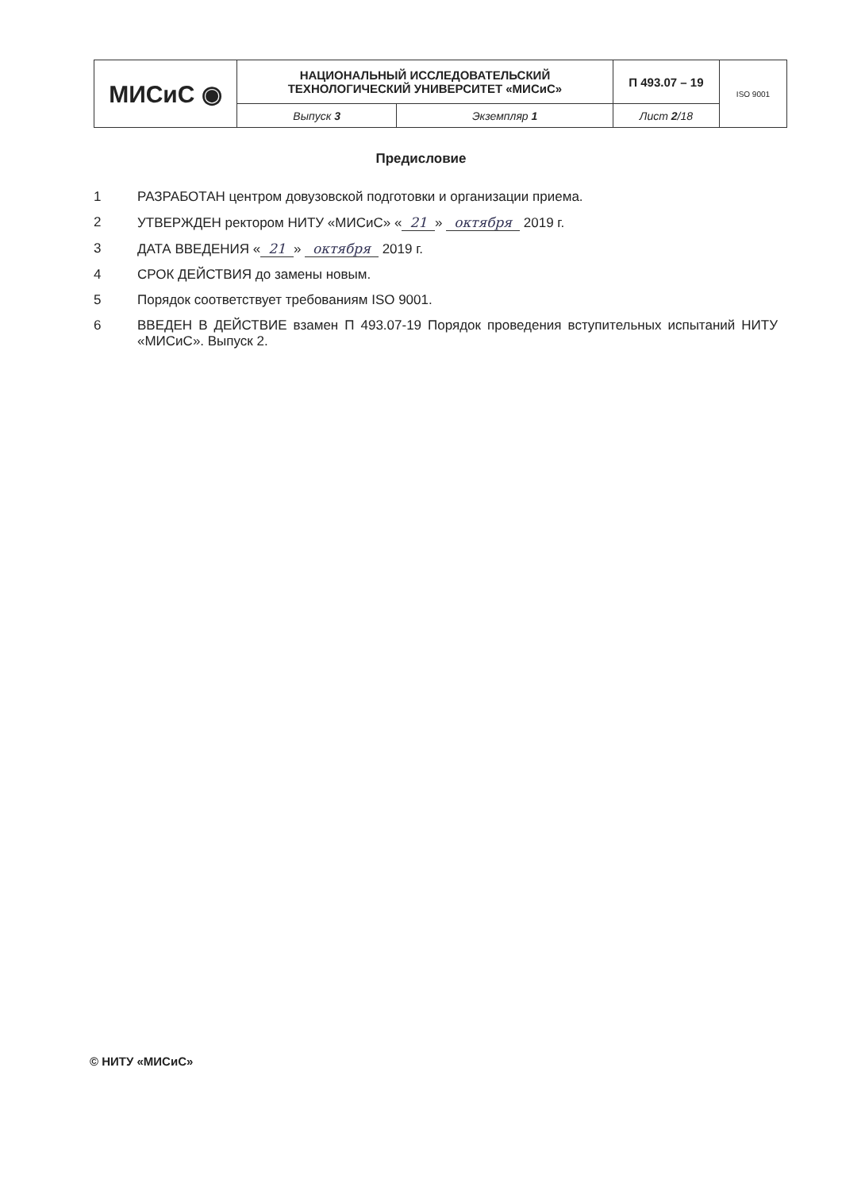| МИСиС ◉ | НАЦИОНАЛЬНЫЙ ИССЛЕДОВАТЕЛЬСКИЙ ТЕХНОЛОГИЧЕСКИЙ УНИВЕРСИТЕТ «МИСиС» | | П 493.07 – 19 | ISO 9001 |
| | Выпуск 3 | Экземпляр 1 | Лист 2 /18 | |
Предисловие
1 РАЗРАБОТАН центром довузовской подготовки и организации приема.
2 УТВЕРЖДЕН ректором НИТУ «МИСиС» « 21 » октября 2019 г.
3 ДАТА ВВЕДЕНИЯ « 21 » октября 2019 г.
4 СРОК ДЕЙСТВИЯ до замены новым.
5 Порядок соответствует требованиям ISO 9001.
6 ВВЕДЕН В ДЕЙСТВИЕ взамен П 493.07-19 Порядок проведения вступительных испытаний НИТУ «МИСиС». Выпуск 2.
© НИТУ «МИСиС»